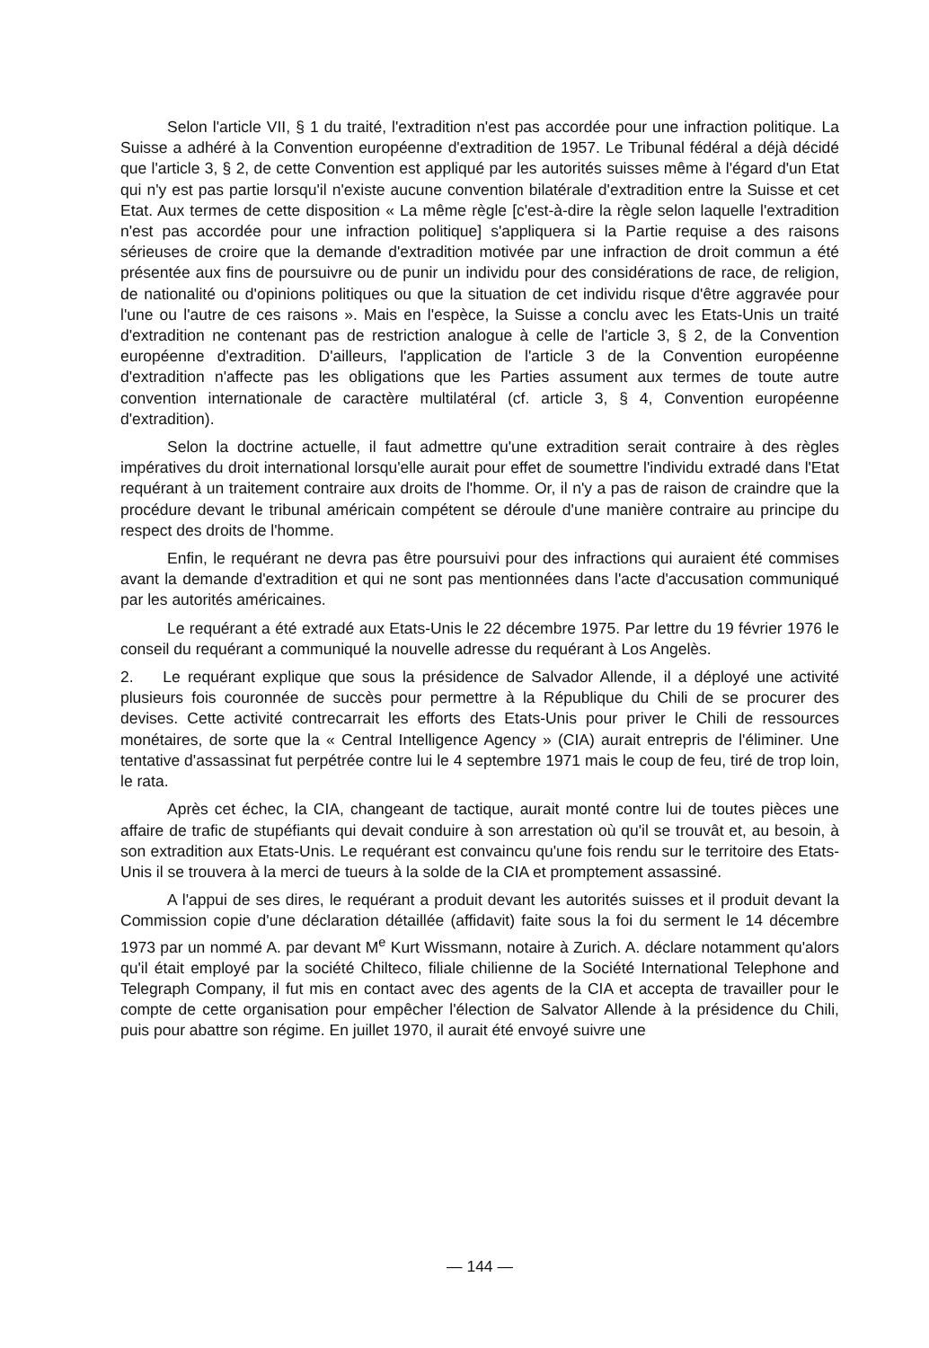Selon l'article VII, § 1 du traité, l'extradition n'est pas accordée pour une infraction politique. La Suisse a adhéré à la Convention européenne d'extradition de 1957. Le Tribunal fédéral a déjà décidé que l'article 3, § 2, de cette Convention est appliqué par les autorités suisses même à l'égard d'un Etat qui n'y est pas partie lorsqu'il n'existe aucune convention bilatérale d'extradition entre la Suisse et cet Etat. Aux termes de cette disposition « La même règle [c'est-à-dire la règle selon laquelle l'extradition n'est pas accordée pour une infraction politique] s'appliquera si la Partie requise a des raisons sérieuses de croire que la demande d'extradition motivée par une infraction de droit commun a été présentée aux fins de poursuivre ou de punir un individu pour des considérations de race, de religion, de nationalité ou d'opinions politiques ou que la situation de cet individu risque d'être aggravée pour l'une ou l'autre de ces raisons ». Mais en l'espèce, la Suisse a conclu avec les Etats-Unis un traité d'extradition ne contenant pas de restriction analogue à celle de l'article 3, § 2, de la Convention européenne d'extradition. D'ailleurs, l'application de l'article 3 de la Convention européenne d'extradition n'affecte pas les obligations que les Parties assument aux termes de toute autre convention internationale de caractère multilatéral (cf. article 3, § 4, Convention européenne d'extradition).
Selon la doctrine actuelle, il faut admettre qu'une extradition serait contraire à des règles impératives du droit international lorsqu'elle aurait pour effet de soumettre l'individu extradé dans l'Etat requérant à un traitement contraire aux droits de l'homme. Or, il n'y a pas de raison de craindre que la procédure devant le tribunal américain compétent se déroule d'une manière contraire au principe du respect des droits de l'homme.
Enfin, le requérant ne devra pas être poursuivi pour des infractions qui auraient été commises avant la demande d'extradition et qui ne sont pas mentionnées dans l'acte d'accusation communiqué par les autorités américaines.
Le requérant a été extradé aux Etats-Unis le 22 décembre 1975. Par lettre du 19 février 1976 le conseil du requérant a communiqué la nouvelle adresse du requérant à Los Angelès.
2. Le requérant explique que sous la présidence de Salvador Allende, il a déployé une activité plusieurs fois couronnée de succès pour permettre à la République du Chili de se procurer des devises. Cette activité contrecarrait les efforts des Etats-Unis pour priver le Chili de ressources monétaires, de sorte que la « Central Intelligence Agency » (CIA) aurait entrepris de l'éliminer. Une tentative d'assassinat fut perpétrée contre lui le 4 septembre 1971 mais le coup de feu, tiré de trop loin, le rata.
Après cet échec, la CIA, changeant de tactique, aurait monté contre lui de toutes pièces une affaire de trafic de stupéfiants qui devait conduire à son arrestation où qu'il se trouvât et, au besoin, à son extradition aux Etats-Unis. Le requérant est convaincu qu'une fois rendu sur le territoire des Etats-Unis il se trouvera à la merci de tueurs à la solde de la CIA et promptement assassiné.
A l'appui de ses dires, le requérant a produit devant les autorités suisses et il produit devant la Commission copie d'une déclaration détaillée (affidavit) faite sous la foi du serment le 14 décembre 1973 par un nommé A. par devant M<sup>e</sup> Kurt Wissmann, notaire à Zurich. A. déclare notamment qu'alors qu'il était employé par la société Chilteco, filiale chilienne de la Société International Telephone and Telegraph Company, il fut mis en contact avec des agents de la CIA et accepta de travailler pour le compte de cette organisation pour empêcher l'élection de Salvator Allende à la présidence du Chili, puis pour abattre son régime. En juillet 1970, il aurait été envoyé suivre une
— 144 —